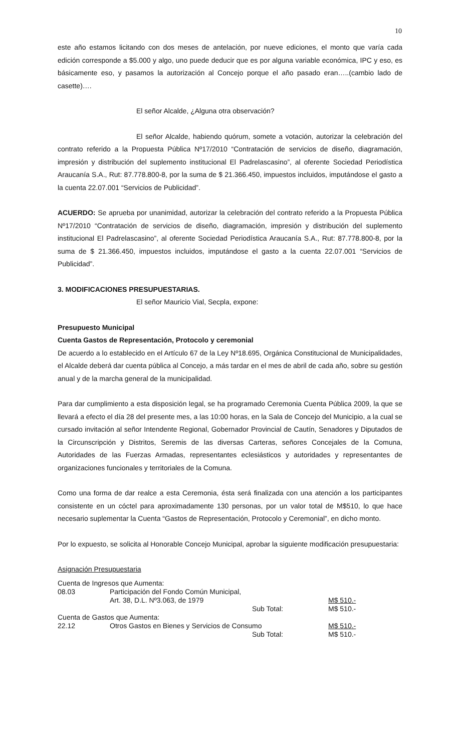10
este año estamos licitando con dos meses de antelación, por nueve ediciones, el monto que varía cada edición corresponde a $5.000 y algo, uno puede deducir que es por alguna variable económica, IPC y eso, es básicamente eso, y pasamos la autorización al Concejo porque el año pasado eran…..(cambio lado de casette)….
El señor Alcalde, ¿Alguna otra observación?
El señor Alcalde, habiendo quórum, somete a votación, autorizar la celebración del contrato referido a la Propuesta Pública Nº17/2010 “Contratación de servicios de diseño, diagramación, impresión y distribución del suplemento institucional El Padrelascasino”, al oferente Sociedad Periodística Araucanía S.A., Rut: 87.778.800-8, por la suma de $ 21.366.450, impuestos incluidos, imputándose el gasto a la cuenta 22.07.001 “Servicios de Publicidad”.
ACUERDO: Se aprueba por unanimidad, autorizar la celebración del contrato referido a la Propuesta Pública Nº17/2010 “Contratación de servicios de diseño, diagramación, impresión y distribución del suplemento institucional El Padrelascasino”, al oferente Sociedad Periodística Araucanía S.A., Rut: 87.778.800-8, por la suma de $ 21.366.450, impuestos incluidos, imputándose el gasto a la cuenta 22.07.001 “Servicios de Publicidad”.
3. MODIFICACIONES PRESUPUESTARIAS.
El señor Mauricio Vial, Secpla, expone:
Presupuesto Municipal
Cuenta Gastos de Representación, Protocolo y ceremonial
De acuerdo a lo establecido en el Artículo 67 de la Ley Nº18.695, Orgánica Constitucional de Municipalidades, el Alcalde deberá dar cuenta pública al Concejo, a más tardar en el mes de abril de cada año, sobre su gestión anual y de la marcha general de la municipalidad.
Para dar cumplimiento a esta disposición legal, se ha programado Ceremonia Cuenta Pública 2009, la que se llevará a efecto el día 28 del presente mes, a las 10:00 horas, en la Sala de Concejo del Municipio, a la cual se cursado invitación al señor Intendente Regional, Gobernador Provincial de Cautín, Senadores y Diputados de la Circunscripción y Distritos, Seremis de las diversas Carteras, señores Concejales de la Comuna, Autoridades de las Fuerzas Armadas, representantes eclesiásticos y autoridades y representantes de organizaciones funcionales y territoriales de la Comuna.
Como una forma de dar realce a esta Ceremonia, ésta será finalizada con una atención a los participantes consistente en un cóctel para aproximadamente 130 personas, por un valor total de M$510, lo que hace necesario suplementar la Cuenta “Gastos de Representación, Protocolo y Ceremonial”, en dicho monto.
Por lo expuesto, se solicita al Honorable Concejo Municipal, aprobar la siguiente modificación presupuestaria:
Asignación Presupuestaria
| Cuenta de Ingresos que Aumenta: | | | |
| 08.03 | Participación del Fondo Común Municipal, | | |
| | Art. 38, D.L. Nº3.063, de 1979 | | M$ 510.- |
| | | Sub Total: | M$ 510.- |
| Cuenta de Gastos que Aumenta: | | | |
| 22.12 | Otros Gastos en Bienes y Servicios de Consumo | | M$ 510.- |
| | | Sub Total: | M$ 510.- |